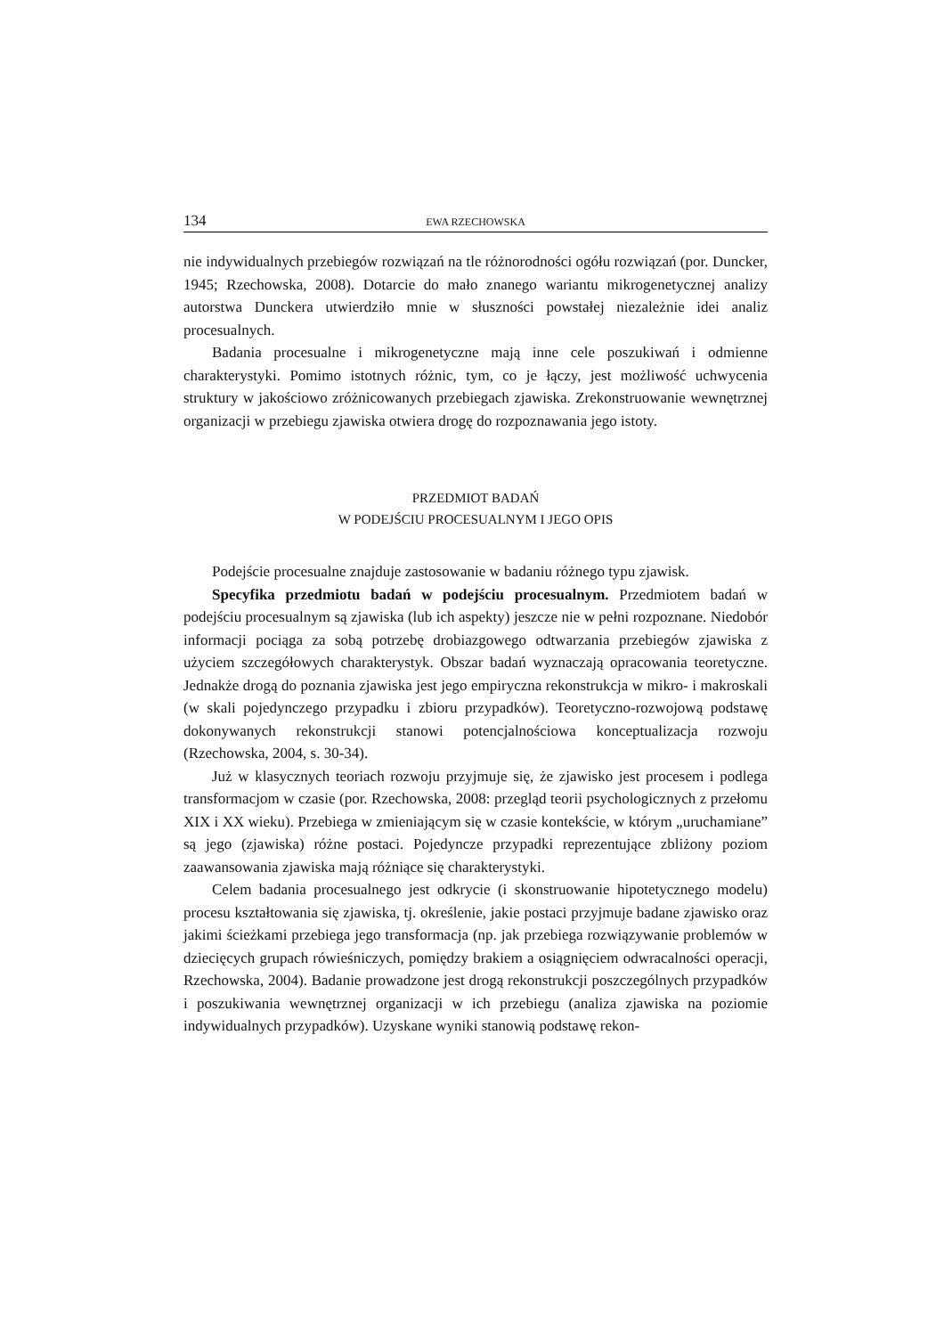134 EWA RZECHOWSKA
nie indywidualnych przebiegów rozwiązań na tle różnorodności ogółu rozwiązań (por. Duncker, 1945; Rzechowska, 2008). Dotarcie do mało znanego wariantu mikrogenetycznej analizy autorstwa Dunckera utwierdziło mnie w słuszności powstałej niezależnie idei analiz procesualnych.
Badania procesualne i mikrogenetyczne mają inne cele poszukiwań i odmienne charakterystyki. Pomimo istotnych różnic, tym, co je łączy, jest możliwość uchwycenia struktury w jakościowo zróżnicowanych przebiegach zjawiska. Zrekonstruowanie wewnętrznej organizacji w przebiegu zjawiska otwiera drogę do rozpoznawania jego istoty.
PRZEDMIOT BADAŃ
W PODEJŚCIU PROCESUALNYM I JEGO OPIS
Podejście procesualne znajduje zastosowanie w badaniu różnego typu zjawisk.
Specyfika przedmiotu badań w podejściu procesualnym. Przedmiotem badań w podejściu procesualnym są zjawiska (lub ich aspekty) jeszcze nie w pełni rozpoznane. Niedobór informacji pociąga za sobą potrzebę drobiazgowego odtwarzania przebiegów zjawiska z użyciem szczegółowych charakterystyk. Obszar badań wyznaczają opracowania teoretyczne. Jednakże drogą do poznania zjawiska jest jego empiryczna rekonstrukcja w mikro- i makroskali (w skali pojedynczego przypadku i zbioru przypadków). Teoretyczno-rozwojową podstawę dokonywanych rekonstrukcji stanowi potencjalnościowa konceptualizacja rozwoju (Rzechowska, 2004, s. 30-34).
Już w klasycznych teoriach rozwoju przyjmuje się, że zjawisko jest procesem i podlega transformacjom w czasie (por. Rzechowska, 2008: przegląd teorii psychologicznych z przełomu XIX i XX wieku). Przebiega w zmieniającym się w czasie kontekście, w którym „uruchamiane” są jego (zjawiska) różne postaci. Pojedyncze przypadki reprezentujące zbliżony poziom zaawansowania zjawiska mają różniące się charakterystyki.
Celem badania procesualnego jest odkrycie (i skonstruowanie hipotetycznego modelu) procesu kształtowania się zjawiska, tj. określenie, jakie postaci przyjmuje badane zjawisko oraz jakimi ścieżkami przebiega jego transformacja (np. jak przebiega rozwiązywanie problemów w dziecięcych grupach rówieśniczych, pomiędzy brakiem a osiągnięciem odwracalności operacji, Rzechowska, 2004). Badanie prowadzone jest drogą rekonstrukcji poszczególnych przypadków i poszukiwania wewnętrznej organizacji w ich przebiegu (analiza zjawiska na poziomie indywidualnych przypadków). Uzyskane wyniki stanowią podstawę rekon-